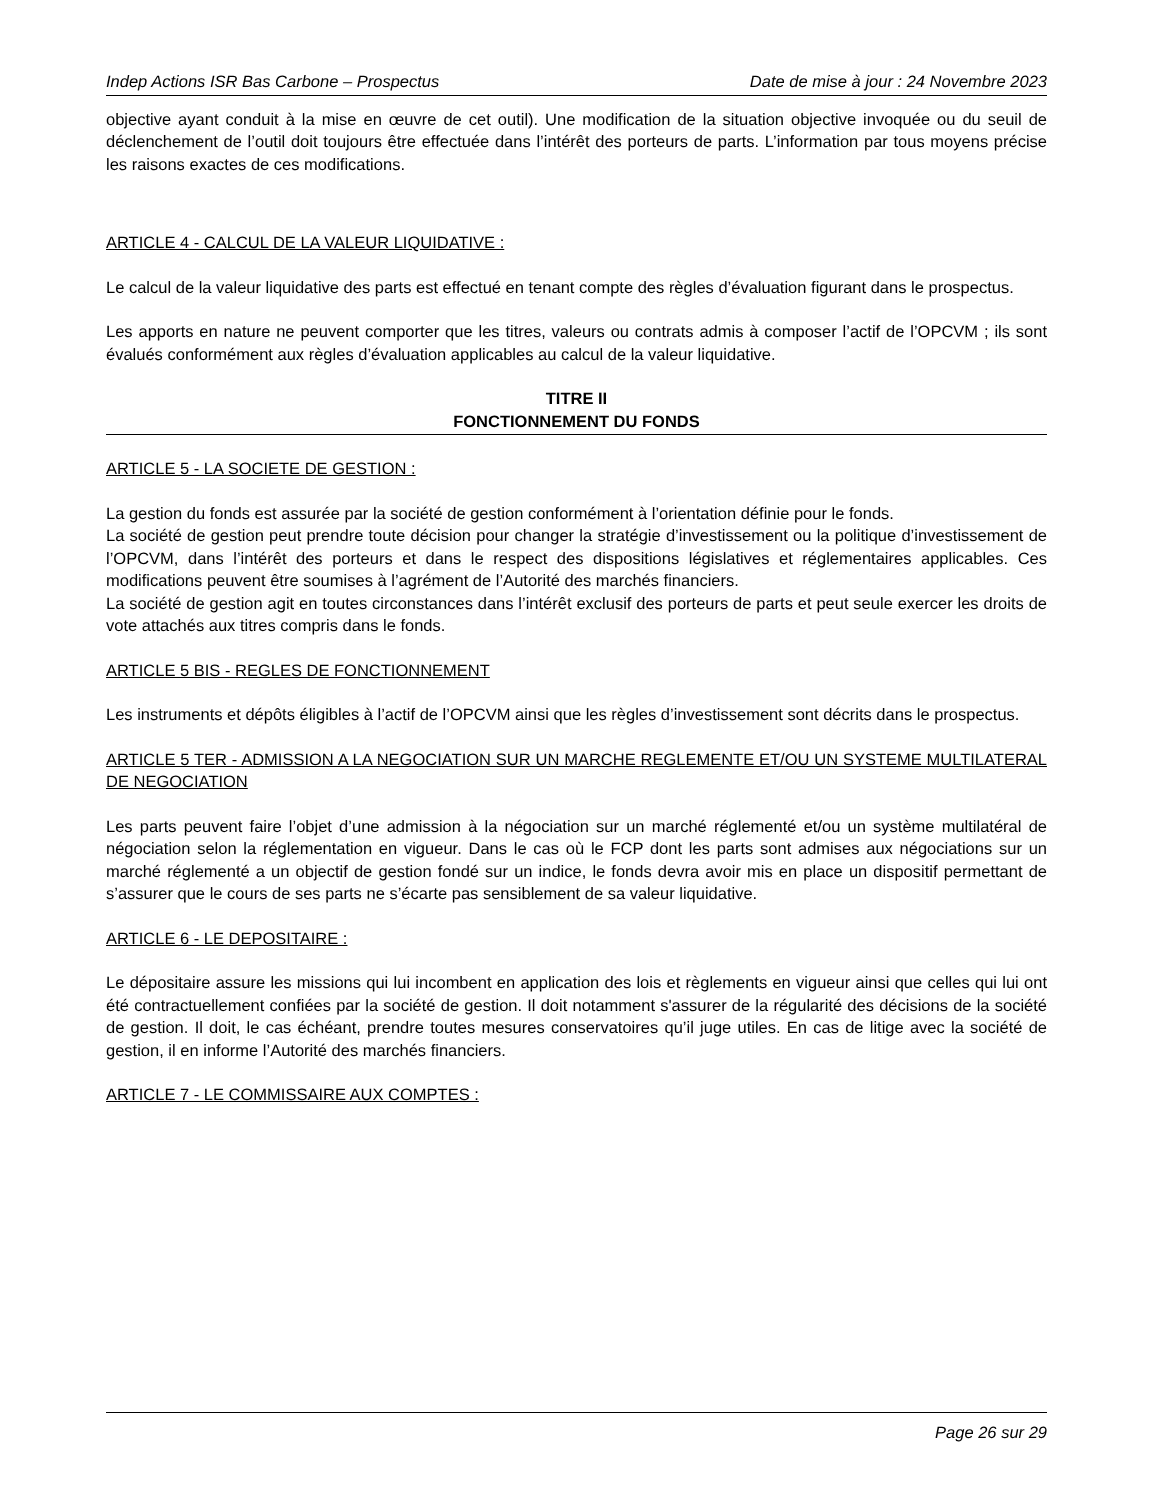Indep Actions ISR Bas Carbone – Prospectus Date de mise à jour : 24 Novembre 2023
objective ayant conduit à la mise en œuvre de cet outil). Une modification de la situation objective invoquée ou du seuil de déclenchement de l’outil doit toujours être effectuée dans l’intérêt des porteurs de parts. L’information par tous moyens précise les raisons exactes de ces modifications.
ARTICLE 4 - CALCUL DE LA VALEUR LIQUIDATIVE :
Le calcul de la valeur liquidative des parts est effectué en tenant compte des règles d’évaluation figurant dans le prospectus.
Les apports en nature ne peuvent comporter que les titres, valeurs ou contrats admis à composer l’actif de l’OPCVM ; ils sont évalués conformément aux règles d’évaluation applicables au calcul de la valeur liquidative.
TITRE II
FONCTIONNEMENT DU FONDS
ARTICLE 5 - LA SOCIETE DE GESTION :
La gestion du fonds est assurée par la société de gestion conformément à l’orientation définie pour le fonds.
La société de gestion peut prendre toute décision pour changer la stratégie d’investissement ou la politique d’investissement de l’OPCVM, dans l’intérêt des porteurs et dans le respect des dispositions législatives et réglementaires applicables. Ces modifications peuvent être soumises à l’agrément de l’Autorité des marchés financiers.
La société de gestion agit en toutes circonstances dans l’intérêt exclusif des porteurs de parts et peut seule exercer les droits de vote attachés aux titres compris dans le fonds.
ARTICLE 5 BIS - REGLES DE FONCTIONNEMENT
Les instruments et dépôts éligibles à l’actif de l’OPCVM ainsi que les règles d’investissement sont décrits dans le prospectus.
ARTICLE 5 TER - ADMISSION A LA NEGOCIATION SUR UN MARCHE REGLEMENTE ET/OU UN SYSTEME MULTILATERAL DE NEGOCIATION
Les parts peuvent faire l’objet d’une admission à la négociation sur un marché réglementé et/ou un système multilatéral de négociation selon la réglementation en vigueur. Dans le cas où le FCP dont les parts sont admises aux négociations sur un marché réglementé a un objectif de gestion fondé sur un indice, le fonds devra avoir mis en place un dispositif permettant de s’assurer que le cours de ses parts ne s’écarte pas sensiblement de sa valeur liquidative.
ARTICLE 6 - LE DEPOSITAIRE :
Le dépositaire assure les missions qui lui incombent en application des lois et règlements en vigueur ainsi que celles qui lui ont été contractuellement confiées par la société de gestion. Il doit notamment s'assurer de la régularité des décisions de la société de gestion. Il doit, le cas échéant, prendre toutes mesures conservatoires qu’il juge utiles. En cas de litige avec la société de gestion, il en informe l’Autorité des marchés financiers.
ARTICLE 7 - LE COMMISSAIRE AUX COMPTES :
Page 26 sur 29